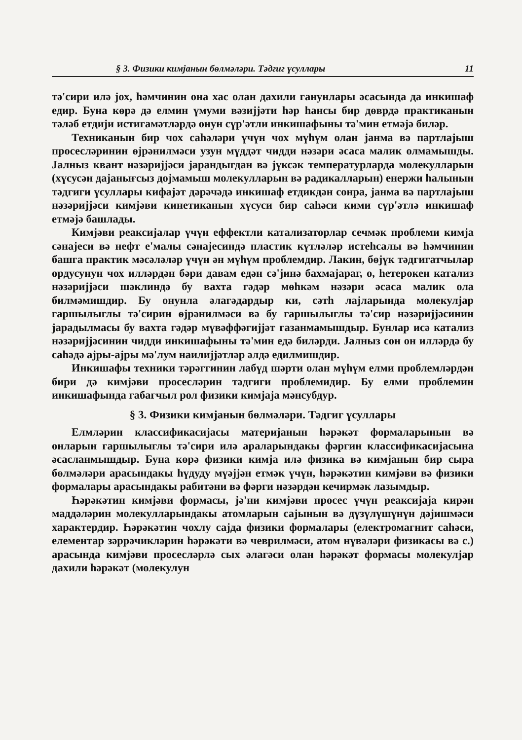§ 3. Физики кимјанын бөлмәләри. Тәдгиг үсуллары 11
тә'сири илә јох, һәмчинин она хас олан дахили ганунлары әсасында да инкишаф едир. Буна көрә дә елмин үмуми вәзијјәти һәр һансы бир дөврдә практиканын тәләб етдији истигамәтләрдә онун сүр'әтли инкишафыны тә'мин етмәјә биләр.
Техниканын бир чох саһәләри үчүн чох мүһүм олан јанма вә партлајыш просесләринин өјрәнилмәси узун мүддәт чидди нәзәри әсаса малик олмамышды. Јалныз квант нәзәријјәси јарандыгдан вә јүксәк температурларда молекулларын (хүсусән дајанығсыз дојмамыш молекулларын вә радикалларын) енержи һалынын тәдгиги үсуллары кифајәт дәрәчәдә инкишаф етдикдән сонра, јанма вә партлајыш нәзәријјәси кимјәви кинетиканын хүсуси бир саһәси кими сүр'әтлә инкишаф етмәјә башлады.
Кимјәви реаксијалар үчүн еффектли катализаторлар сечмәк проблеми кимја сәнајеси вә нефт е'малы сәнајесиндә пластик күтләләр истеһсалы вә һәмчинин башга практик мәсәләләр үчүн ән мүһүм проблемдир. Лакин, бөјүк тәдгигатчылар ордусунун чох илләрдән бәри давам едән сә'јинә бахмајараг, о, һетерокен катализ нәзәријјәси шәклиндә бу вахта гәдәр мөһкәм нәзәри әсаса малик ола билмәмишдир. Бу онунла әлагәдардыр ки, сәтһ лајларында молекулјар гаршылыглы тә'сирин өјрәнилмәси вә бу гаршылыглы тә'сир нәзәријјәсинин јарадылмасы бу вахта гәдәр мүвәффәгијјәт газанмамышдыр. Бунлар исә катализ нәзәријјәсинин чидди инкишафыны тә'мин едә биләрди. Јалныз сон он илләрдә бу саһәдә ајры-ајры мә'лум наилијјәтләр әлдә едилмишдир.
Инкишафы техники тәрәггинин лабүд шәрти олан мүһүм елми проблемләрдән бири дә кимјәви просесләрин тәдгиги проблемидир. Бу елми проблемин инкишафында габагчыл рол физики кимјаја мәнсубдур.
§ 3. Физики кимјанын бөлмәләри. Тәдгиг үсуллары
Елмләрин классификасијасы материјанын һәрәкәт формаларынын вә онларын гаршылыглы тә'сири илә араларындакы фәргин классификасијасына әсасланмышдыр. Буна көрә физики кимја илә физика вә кимјанын бир сыра бөлмәләри арасындакы һүдуду мүәјјән етмәк үчүн, һәрәкәтин кимјәви вә физики формалары арасындакы рабитәни вә фәрги нәзәрдән кечирмәк лазымдыр.
Һәрәкәтин кимјәви формасы, јә'ни кимјәви просес үчүн реаксијаја кирән маддәләрин молекулларындакы атомларын сајынын вә дүзүлүшүнүн дәјишмәси характердир. Һәрәкәтин чохлу сајда физики формалары (електромагнит саһәси, елементар зәррәчикләрин һәрәкәти вә чеврилмәси, атом нүвәләри физикасы вә с.) арасында кимјәви просесләрлә сых әлагәси олан һәрәкәт формасы молекулјар дахили һәрәкәт (молекулун